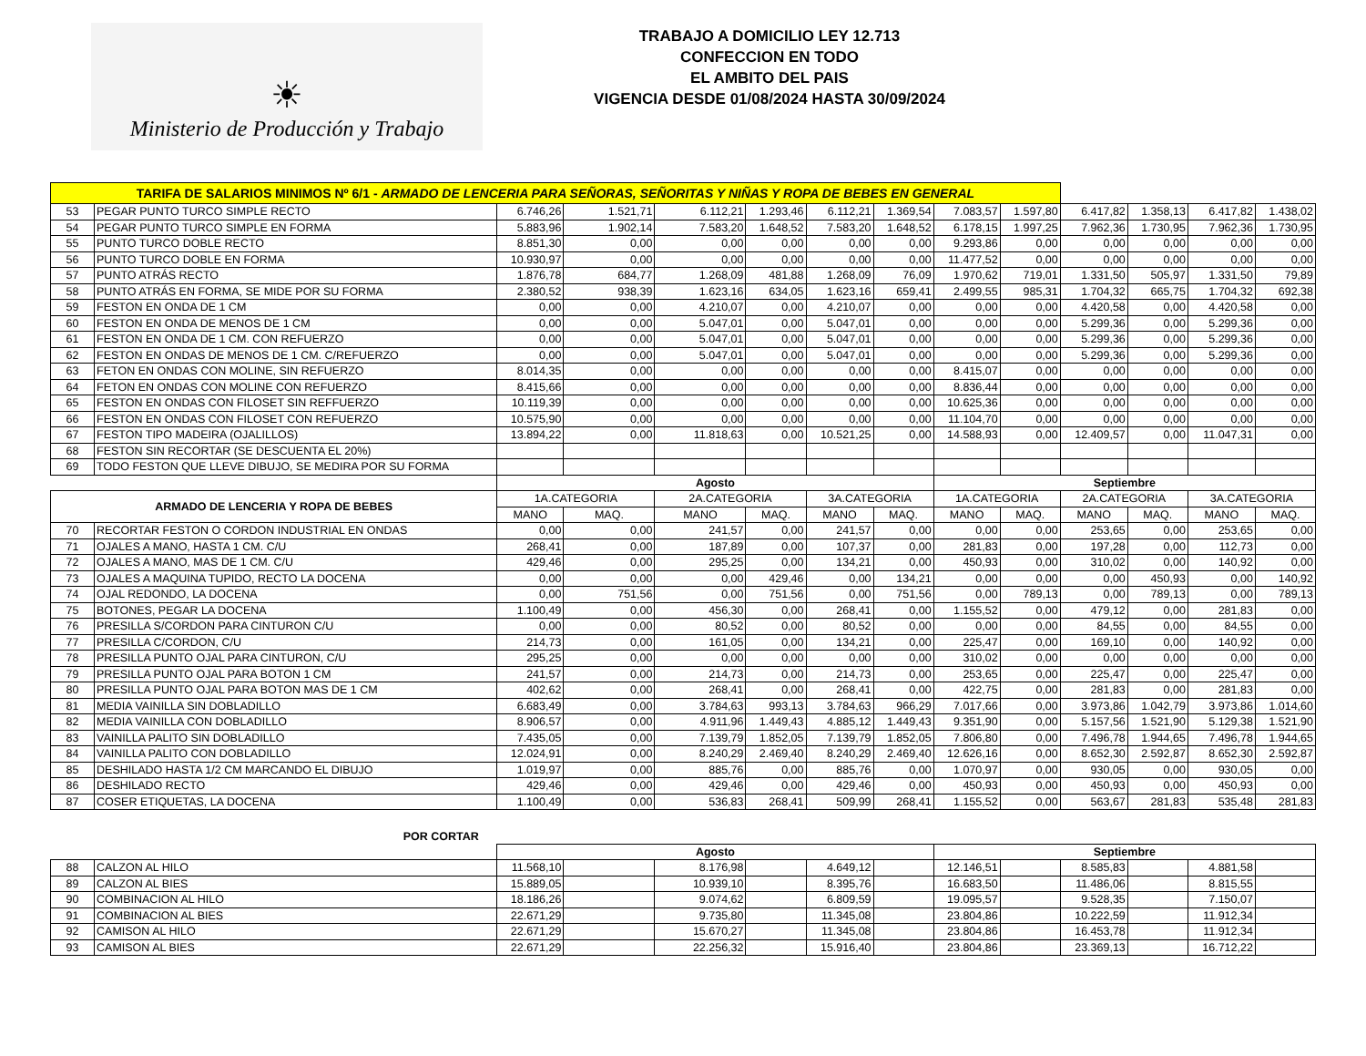☀
Ministerio de Producción y Trabajo
TRABAJO A DOMICILIO LEY 12.713
CONFECCION EN TODO
EL AMBITO DEL PAIS
VIGENCIA DESDE 01/08/2024 HASTA 30/09/2024
| TARIFA DE SALARIOS MINIMOS Nº 6/1 - ARMADO DE LENCERIA PARA SEÑORAS, SEÑORITAS Y NIÑAS Y ROPA DE BEBES EN GENERAL | | | | | | | | | | | | | |
| 53 | PEGAR PUNTO TURCO SIMPLE RECTO | 6.746,26 | 1.521,71 | 6.112,21 | 1.293,46 | 6.112,21 | 1.369,54 | 7.083,57 | 1.597,80 | 6.417,82 | 1.358,13 | 6.417,82 | 1.438,02 |
| 54 | PEGAR PUNTO TURCO SIMPLE EN FORMA | 5.883,96 | 1.902,14 | 7.583,20 | 1.648,52 | 7.583,20 | 1.648,52 | 6.178,15 | 1.997,25 | 7.962,36 | 1.730,95 | 7.962,36 | 1.730,95 |
| 55 | PUNTO TURCO DOBLE RECTO | 8.851,30 | 0,00 | 0,00 | 0,00 | 0,00 | 0,00 | 9.293,86 | 0,00 | 0,00 | 0,00 | 0,00 | 0,00 |
| 56 | PUNTO TURCO DOBLE EN FORMA | 10.930,97 | 0,00 | 0,00 | 0,00 | 0,00 | 0,00 | 11.477,52 | 0,00 | 0,00 | 0,00 | 0,00 | 0,00 |
| 57 | PUNTO ATRÁS RECTO | 1.876,78 | 684,77 | 1.268,09 | 481,88 | 1.268,09 | 76,09 | 1.970,62 | 719,01 | 1.331,50 | 505,97 | 1.331,50 | 79,89 |
| 58 | PUNTO ATRÁS EN FORMA, SE MIDE POR SU FORMA | 2.380,52 | 938,39 | 1.623,16 | 634,05 | 1.623,16 | 659,41 | 2.499,55 | 985,31 | 1.704,32 | 665,75 | 1.704,32 | 692,38 |
| 59 | FESTON EN ONDA DE 1 CM | 0,00 | 0,00 | 4.210,07 | 0,00 | 4.210,07 | 0,00 | 0,00 | 0,00 | 4.420,58 | 0,00 | 4.420,58 | 0,00 |
| 60 | FESTON EN ONDA DE MENOS DE 1 CM | 0,00 | 0,00 | 5.047,01 | 0,00 | 5.047,01 | 0,00 | 0,00 | 0,00 | 5.299,36 | 0,00 | 5.299,36 | 0,00 |
| 61 | FESTON EN ONDA DE 1 CM. CON REFUERZO | 0,00 | 0,00 | 5.047,01 | 0,00 | 5.047,01 | 0,00 | 0,00 | 0,00 | 5.299,36 | 0,00 | 5.299,36 | 0,00 |
| 62 | FESTON EN ONDAS DE MENOS DE 1 CM. C/REFUERZO | 0,00 | 0,00 | 5.047,01 | 0,00 | 5.047,01 | 0,00 | 0,00 | 0,00 | 5.299,36 | 0,00 | 5.299,36 | 0,00 |
| 63 | FETON EN ONDAS CON MOLINE, SIN REFUERZO | 8.014,35 | 0,00 | 0,00 | 0,00 | 0,00 | 0,00 | 8.415,07 | 0,00 | 0,00 | 0,00 | 0,00 | 0,00 |
| 64 | FETON EN ONDAS CON MOLINE CON REFUERZO | 8.415,66 | 0,00 | 0,00 | 0,00 | 0,00 | 0,00 | 8.836,44 | 0,00 | 0,00 | 0,00 | 0,00 | 0,00 |
| 65 | FESTON EN ONDAS CON FILOSET SIN REFFUERZO | 10.119,39 | 0,00 | 0,00 | 0,00 | 0,00 | 0,00 | 10.625,36 | 0,00 | 0,00 | 0,00 | 0,00 | 0,00 |
| 66 | FESTON EN ONDAS CON FILOSET CON REFUERZO | 10.575,90 | 0,00 | 0,00 | 0,00 | 0,00 | 0,00 | 11.104,70 | 0,00 | 0,00 | 0,00 | 0,00 | 0,00 |
| 67 | FESTON TIPO MADEIRA (OJALILLOS) | 13.894,22 | 0,00 | 11.818,63 | 0,00 | 10.521,25 | 0,00 | 14.588,93 | 0,00 | 12.409,57 | 0,00 | 11.047,31 | 0,00 |
| 68 | FESTON SIN RECORTAR (SE DESCUENTA EL 20%) | | | | | | | | | | | | |
| 69 | TODO FESTON QUE LLEVE DIBUJO, SE MEDIRA POR SU FORMA | | | | | | | | | | | | |
| | | Agosto | | | | | | Septiembre | | | | | |
| ARMADO DE LENCERIA Y ROPA DE BEBES | | 1A.CATEGORIA | | 2A.CATEGORIA | | 3A.CATEGORIA | | 1A.CATEGORIA | | 2A.CATEGORIA | | 3A.CATEGORIA | |
| | | MANO | MAQ. | MANO | MAQ. | MANO | MAQ. | MANO | MAQ. | MANO | MAQ. | MANO | MAQ. |
| 70 | RECORTAR FESTON O CORDON INDUSTRIAL EN ONDAS | 0,00 | 0,00 | 241,57 | 0,00 | 241,57 | 0,00 | 0,00 | 0,00 | 253,65 | 0,00 | 253,65 | 0,00 |
| 71 | OJALES A MANO, HASTA 1 CM. C/U | 268,41 | 0,00 | 187,89 | 0,00 | 107,37 | 0,00 | 281,83 | 0,00 | 197,28 | 0,00 | 112,73 | 0,00 |
| 72 | OJALES A MANO, MAS DE 1 CM. C/U | 429,46 | 0,00 | 295,25 | 0,00 | 134,21 | 0,00 | 450,93 | 0,00 | 310,02 | 0,00 | 140,92 | 0,00 |
| 73 | OJALES A MAQUINA TUPIDO, RECTO LA DOCENA | 0,00 | 0,00 | 0,00 | 429,46 | 0,00 | 134,21 | 0,00 | 0,00 | 0,00 | 450,93 | 0,00 | 140,92 |
| 74 | OJAL REDONDO, LA DOCENA | 0,00 | 751,56 | 0,00 | 751,56 | 0,00 | 751,56 | 0,00 | 789,13 | 0,00 | 789,13 | 0,00 | 789,13 |
| 75 | BOTONES, PEGAR LA DOCENA | 1.100,49 | 0,00 | 456,30 | 0,00 | 268,41 | 0,00 | 1.155,52 | 0,00 | 479,12 | 0,00 | 281,83 | 0,00 |
| 76 | PRESILLA S/CORDON PARA CINTURON C/U | 0,00 | 0,00 | 80,52 | 0,00 | 80,52 | 0,00 | 0,00 | 0,00 | 84,55 | 0,00 | 84,55 | 0,00 |
| 77 | PRESILLA C/CORDON, C/U | 214,73 | 0,00 | 161,05 | 0,00 | 134,21 | 0,00 | 225,47 | 0,00 | 169,10 | 0,00 | 140,92 | 0,00 |
| 78 | PRESILLA PUNTO OJAL PARA CINTURON, C/U | 295,25 | 0,00 | 0,00 | 0,00 | 0,00 | 0,00 | 310,02 | 0,00 | 0,00 | 0,00 | 0,00 | 0,00 |
| 79 | PRESILLA PUNTO OJAL PARA BOTON 1 CM | 241,57 | 0,00 | 214,73 | 0,00 | 214,73 | 0,00 | 253,65 | 0,00 | 225,47 | 0,00 | 225,47 | 0,00 |
| 80 | PRESILLA PUNTO OJAL PARA BOTON MAS DE 1 CM | 402,62 | 0,00 | 268,41 | 0,00 | 268,41 | 0,00 | 422,75 | 0,00 | 281,83 | 0,00 | 281,83 | 0,00 |
| 81 | MEDIA VAINILLA SIN DOBLADILLO | 6.683,49 | 0,00 | 3.784,63 | 993,13 | 3.784,63 | 966,29 | 7.017,66 | 0,00 | 3.973,86 | 1.042,79 | 3.973,86 | 1.014,60 |
| 82 | MEDIA VAINILLA CON DOBLADILLO | 8.906,57 | 0,00 | 4.911,96 | 1.449,43 | 4.885,12 | 1.449,43 | 9.351,90 | 0,00 | 5.157,56 | 1.521,90 | 5.129,38 | 1.521,90 |
| 83 | VAINILLA PALITO SIN DOBLADILLO | 7.435,05 | 0,00 | 7.139,79 | 1.852,05 | 7.139,79 | 1.852,05 | 7.806,80 | 0,00 | 7.496,78 | 1.944,65 | 7.496,78 | 1.944,65 |
| 84 | VAINILLA PALITO CON DOBLADILLO | 12.024,91 | 0,00 | 8.240,29 | 2.469,40 | 8.240,29 | 2.469,40 | 12.626,16 | 0,00 | 8.652,30 | 2.592,87 | 8.652,30 | 2.592,87 |
| 85 | DESHILADO HASTA 1/2 CM MARCANDO EL DIBUJO | 1.019,97 | 0,00 | 885,76 | 0,00 | 885,76 | 0,00 | 1.070,97 | 0,00 | 930,05 | 0,00 | 930,05 | 0,00 |
| 86 | DESHILADO RECTO | 429,46 | 0,00 | 429,46 | 0,00 | 429,46 | 0,00 | 450,93 | 0,00 | 450,93 | 0,00 | 450,93 | 0,00 |
| 87 | COSER ETIQUETAS, LA DOCENA | 1.100,49 | 0,00 | 536,83 | 268,41 | 509,99 | 268,41 | 1.155,52 | 0,00 | 563,67 | 281,83 | 535,48 | 281,83 |
| POR CORTAR | | | | | | | | | | | | | |
| | | Agosto | | | | | | Septiembre | | | | | |
| 88 | CALZON AL HILO | 11.568,10 | | 8.176,98 | | 4.649,12 | | 12.146,51 | | 8.585,83 | | 4.881,58 | |
| 89 | CALZON AL BIES | 15.889,05 | | 10.939,10 | | 8.395,76 | | 16.683,50 | | 11.486,06 | | 8.815,55 | |
| 90 | COMBINACION AL HILO | 18.186,26 | | 9.074,62 | | 6.809,59 | | 19.095,57 | | 9.528,35 | | 7.150,07 | |
| 91 | COMBINACION AL BIES | 22.671,29 | | 9.735,80 | | 11.345,08 | | 23.804,86 | | 10.222,59 | | 11.912,34 | |
| 92 | CAMISON AL HILO | 22.671,29 | | 15.670,27 | | 11.345,08 | | 23.804,86 | | 16.453,78 | | 11.912,34 | |
| 93 | CAMISON AL BIES | 22.671,29 | | 22.256,32 | | 15.916,40 | | 23.804,86 | | 23.369,13 | | 16.712,22 | |